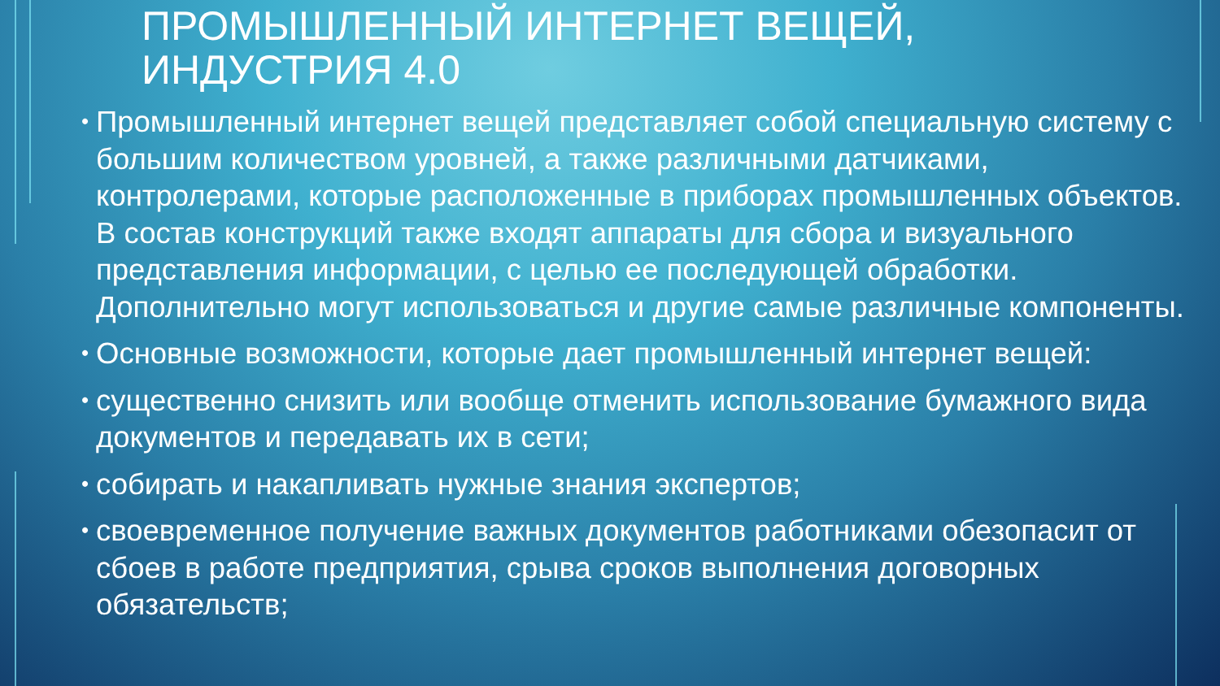ПРОМЫШЛЕННЫЙ ИНТЕРНЕТ ВЕЩЕЙ,
ИНДУСТРИЯ 4.0
• Промышленный интернет вещей представляет собой специальную систему с большим количеством уровней, а также различными датчиками, контролерами, которые расположенные в приборах промышленных объектов. В состав конструкций также входят аппараты для сбора и визуального представления информации, с целью ее последующей обработки. Дополнительно могут использоваться и другие самые различные компоненты.
• Основные возможности, которые дает промышленный интернет вещей:
• существенно снизить или вообще отменить использование бумажного вида документов и передавать их в сети;
• собирать и накапливать нужные знания экспертов;
• своевременное получение важных документов работниками обезопасит от сбоев в работе предприятия, срыва сроков выполнения договорных обязательств;